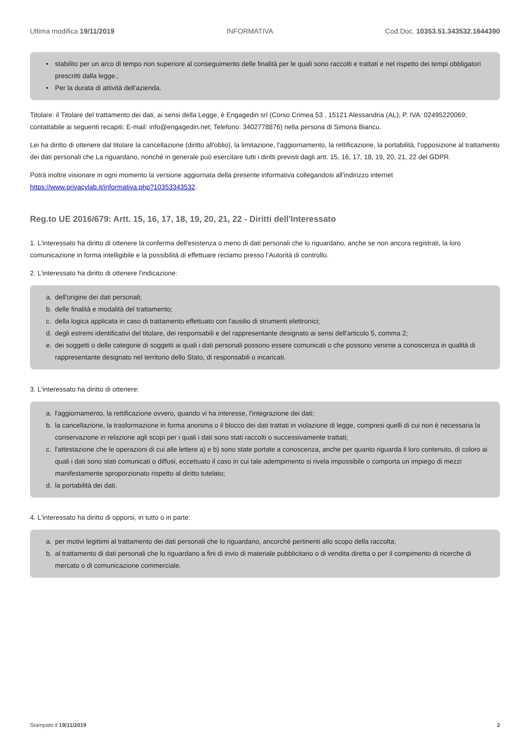Ultima modifica 19/11/2019 INFORMATIVA Cod.Doc. 10353.51.343532.1644390
• stabilito per un arco di tempo non superiore al conseguimento delle finalità per le quali sono raccolti e trattati e nel rispetto dei tempi obbligatori prescritti dalla legge.;
• Per la durata di attività dell'azienda.
Titolare: il Titolare del trattamento dei dati, ai sensi della Legge, è Engagedin srl (Corso Crimea 53 , 15121 Alessandria (AL); P. IVA: 02495220069; contattabile ai seguenti recapiti: E-mail: info@engagedin.net; Telefono: 3402778876) nella persona di Simona Biancu.
Lei ha diritto di ottenere dal titolare la cancellazione (diritto all'oblio), la limitazione, l'aggiornamento, la rettificazione, la portabilità, l'opposizione al trattamento dei dati personali che La riguardano, nonché in generale può esercitare tutti i diritti previsti dagli artt. 15, 16, 17, 18, 19, 20, 21, 22 del GDPR.
Potrà inoltre visionare in ogni momento la versione aggiornata della presente informativa collegandosi all'indirizzo internet https://www.privacylab.it/informativa.php?10353343532.
Reg.to UE 2016/679: Artt. 15, 16, 17, 18, 19, 20, 21, 22 - Diritti dell'Interessato
1. L'interessato ha diritto di ottenere la conferma dell'esistenza o meno di dati personali che lo riguardano, anche se non ancora registrati, la loro comunicazione in forma intelligibile e la possibilità di effettuare reclamo presso l’Autorità di controllo.
2. L'interessato ha diritto di ottenere l'indicazione:
a. dell'origine dei dati personali;
b. delle finalità e modalità del trattamento;
c. della logica applicata in caso di trattamento effettuato con l'ausilio di strumenti elettronici;
d. degli estremi identificativi del titolare, dei responsabili e del rappresentante designato ai sensi dell'articolo 5, comma 2;
e. dei soggetti o delle categorie di soggetti ai quali i dati personali possono essere comunicati o che possono venirne a conoscenza in qualità di rappresentante designato nel territorio dello Stato, di responsabili o incaricati.
3. L'interessato ha diritto di ottenere:
a. l'aggiornamento, la rettificazione ovvero, quando vi ha interesse, l'integrazione dei dati;
b. la cancellazione, la trasformazione in forma anonima o il blocco dei dati trattati in violazione di legge, compresi quelli di cui non è necessaria la conservazione in relazione agli scopi per i quali i dati sono stati raccolti o successivamente trattati;
c. l'attestazione che le operazioni di cui alle lettere a) e b) sono state portate a conoscenza, anche per quanto riguarda il loro contenuto, di coloro ai quali i dati sono stati comunicati o diffusi, eccettuato il caso in cui tale adempimento si rivela impossibile o comporta un impiego di mezzi manifestamente sproporzionato rispetto al diritto tutelato;
d. la portabilità dei dati.
4. L'interessato ha diritto di opporsi, in tutto o in parte:
a. per motivi legittimi al trattamento dei dati personali che lo riguardano, ancorché pertinenti allo scopo della raccolta;
b. al trattamento di dati personali che lo riguardano a fini di invio di materiale pubblicitario o di vendita diretta o per il compimento di ricerche di mercato o di comunicazione commerciale.
Stampato il 19/11/2019 2